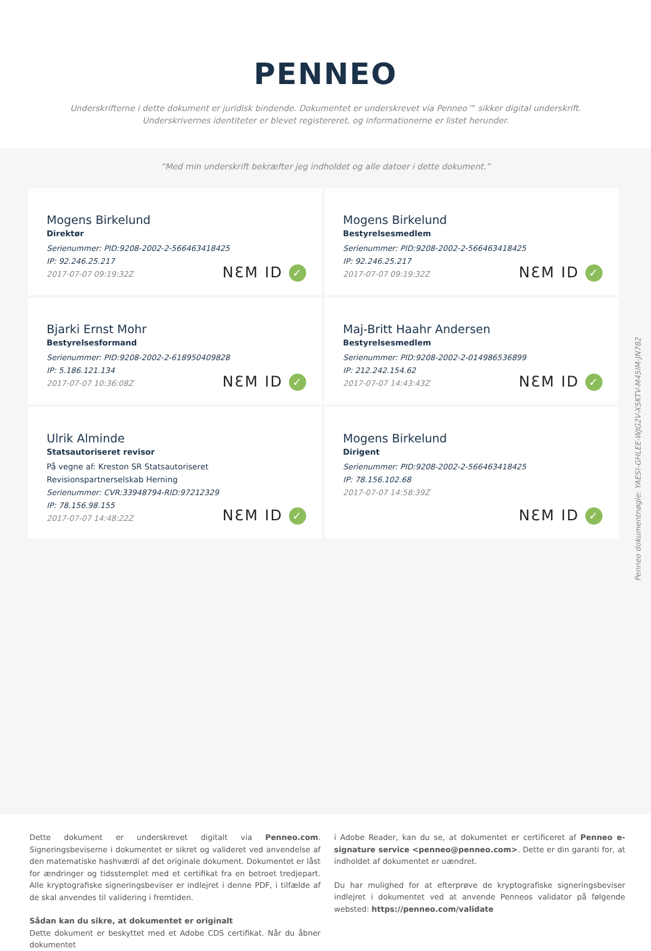PENNEO
Underskrifterne i dette dokument er juridisk bindende. Dokumentet er underskrevet via Penneo™ sikker digital underskrift.
Underskrivernes identiteter er blevet registereret, og informationerne er listet herunder.
“Med min underskrift bekræfter jeg indholdet og alle datoer i dette dokument.”
Mogens Birkelund
Direktør
Serienummer: PID:9208-2002-2-566463418425
IP: 92.246.25.217
2017-07-07 09:19:32Z
NƐM ID ✓
Mogens Birkelund
Bestyrelsesmedlem
Serienummer: PID:9208-2002-2-566463418425
IP: 92.246.25.217
2017-07-07 09:19:32Z
NƐM ID ✓
Bjarki Ernst Mohr
Bestyrelsesformand
Serienummer: PID:9208-2002-2-618950409828
IP: 5.186.121.134
2017-07-07 10:36:08Z
NƐM ID ✓
Maj-Britt Haahr Andersen
Bestyrelsesmedlem
Serienummer: PID:9208-2002-2-014986536899
IP: 212.242.154.62
2017-07-07 14:43:43Z
NƐM ID ✓
Ulrik Alminde
Statsautoriseret revisor
På vegne af: Kreston SR Statsautoriseret Revisionspartnerselskab Herning
Serienummer: CVR:33948794-RID:97212329
IP: 78.156.98.155
2017-07-07 14:48:22Z
NƐM ID ✓
Mogens Birkelund
Dirigent
Serienummer: PID:9208-2002-2-566463418425
IP: 78.156.102.68
2017-07-07 14:58:39Z
NƐM ID ✓
Penneo dokumentnøgle: YAESI-GHLEE-WJG2V-XSKTV-M45IM-JN782
Dette dokument er underskrevet digitalt via Penneo.com. Signeringsbeviserne i dokumentet er sikret og valideret ved anvendelse af den matematiske hashværdi af det originale dokument. Dokumentet er låst for ændringer og tidsstemplet med et certifikat fra en betroet tredjepart. Alle kryptografiske signeringsbeviser er indlejret i denne PDF, i tilfælde af de skal anvendes til validering i fremtiden.
Sådan kan du sikre, at dokumentet er originalt
Dette dokument er beskyttet med et Adobe CDS certifikat. Når du åbner dokumentet
i Adobe Reader, kan du se, at dokumentet er certificeret af Penneo e-signature service <penneo@penneo.com>. Dette er din garanti for, at indholdet af dokumentet er uændret.
Du har mulighed for at efterprøve de kryptografiske signeringsbeviser indlejret i dokumentet ved at anvende Penneos validator på følgende websted: https://penneo.com/validate